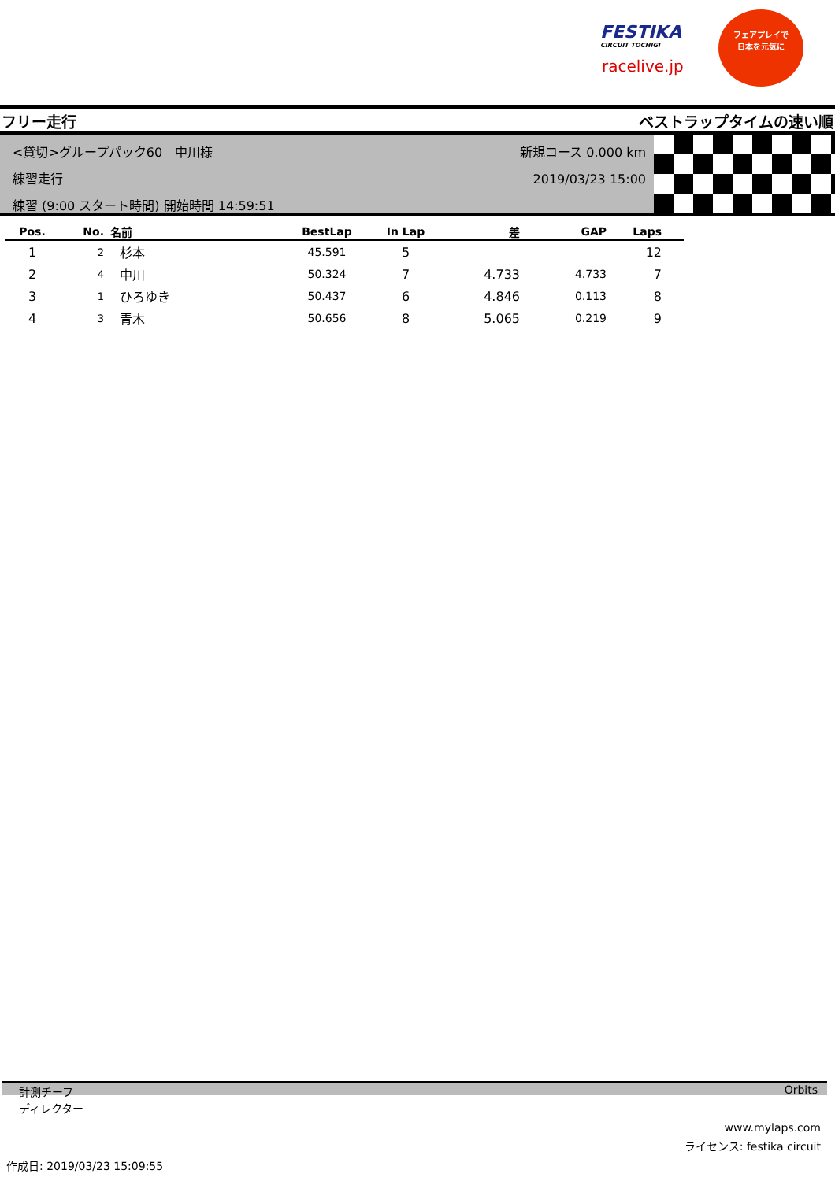FESTIKA
CIRCUIT TOCHIGI
racelive.jp
フェアプレイで
日本を元気に
フリー走行 ベストラップタイムの速い順
<貸切>グループパック60　中川様
練習走行
練習 (9:00 スタート時間) 開始時間 14:59:51
新規コース 0.000 km
2019/03/23 15:00
| Pos. | No. | 名前 | BestLap | In Lap | 差 | GAP | Laps | |
| --- | --- | --- | --- | --- | --- | --- | --- | --- |
| 1 | 2 | 杉本 | 45.591 | 5 | | | 12 | |
| 2 | 4 | 中川 | 50.324 | 7 | 4.733 | 4.733 | 7 | |
| 3 | 1 | ひろゆき | 50.437 | 6 | 4.846 | 0.113 | 8 | |
| 4 | 3 | 青木 | 50.656 | 8 | 5.065 | 0.219 | 9 | |
計測チーフ Orbits
ディレクター
www.mylaps.com
ライセンス: festika circuit
作成日: 2019/03/23 15:09:55